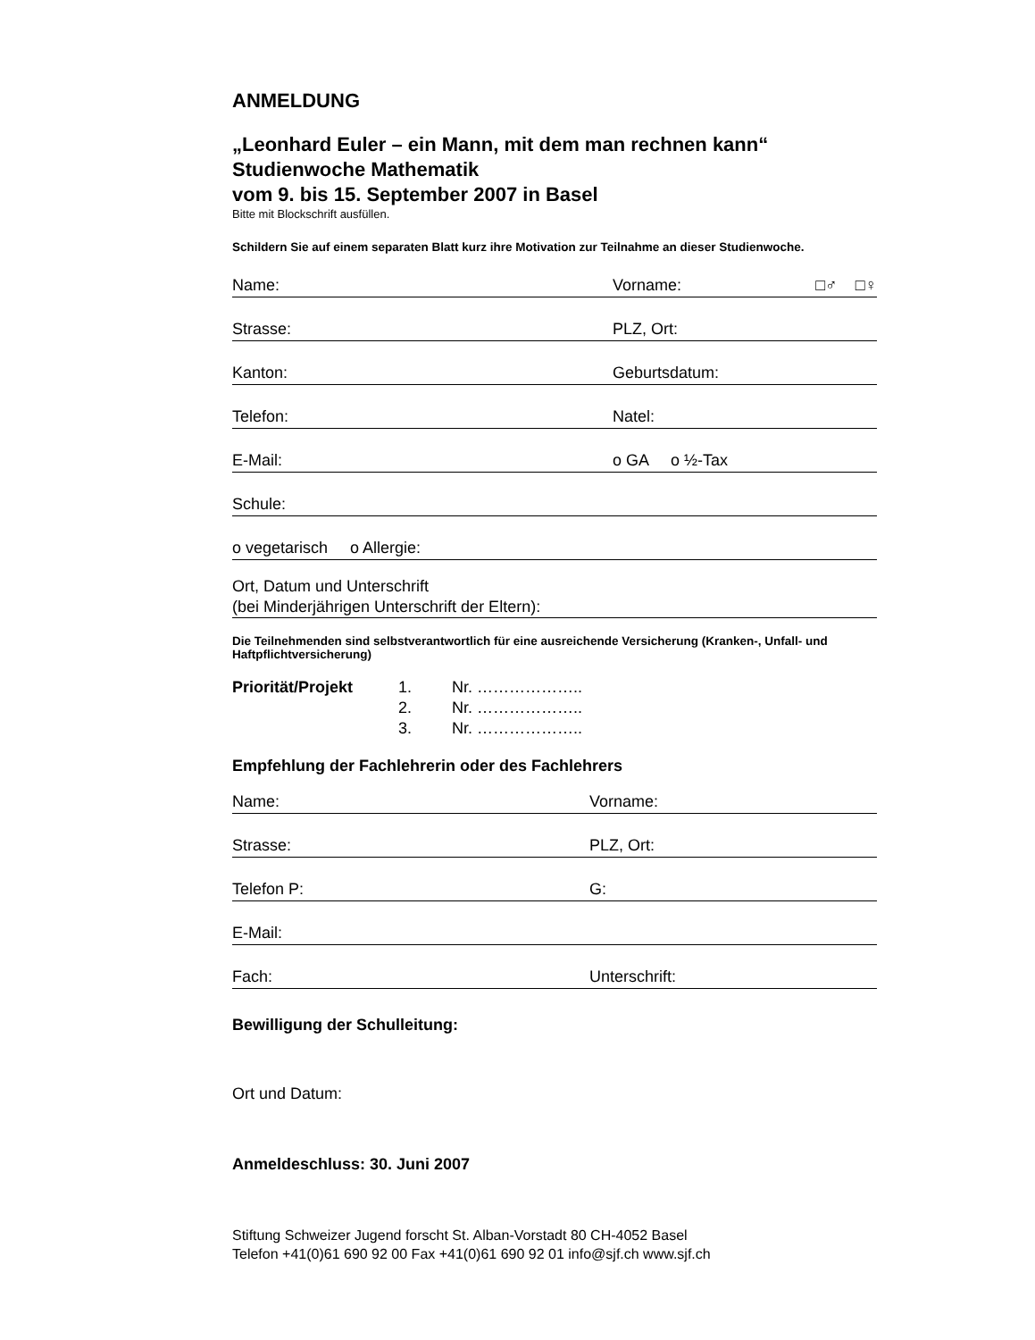ANMELDUNG
„Leonhard Euler – ein Mann, mit dem man rechnen kann“
Studienwoche Mathematik
vom 9. bis 15. September 2007 in Basel
Bitte mit Blockschrift ausfüllen.
Schildern Sie auf einem separaten Blatt kurz ihre Motivation zur Teilnahme an dieser Studienwoche.
Name: Vorname: □♂ □♀
Strasse: PLZ, Ort:
Kanton: Geburtsdatum:
Telefon: Natel:
E-Mail: o GA o ½-Tax
Schule:
o vegetarisch o Allergie:
Ort, Datum und Unterschrift
(bei Minderjährigen Unterschrift der Eltern):
Die Teilnehmenden sind selbstverantwortlich für eine ausreichende Versicherung (Kranken-, Unfall- und Haftpflichtversicherung)
Priorität/Projekt 1. Nr. ………………..
2. Nr. ………………..
3. Nr. ………………..
Empfehlung der Fachlehrerin oder des Fachlehrers
Name: Vorname:
Strasse: PLZ, Ort:
Telefon P: G:
E-Mail:
Fach: Unterschrift:
Bewilligung der Schulleitung:
Ort und Datum:
Anmeldeschluss: 30. Juni 2007
Stiftung Schweizer Jugend forscht St. Alban-Vorstadt 80 CH-4052 Basel
Telefon +41(0)61 690 92 00 Fax +41(0)61 690 92 01 info@sjf.ch www.sjf.ch